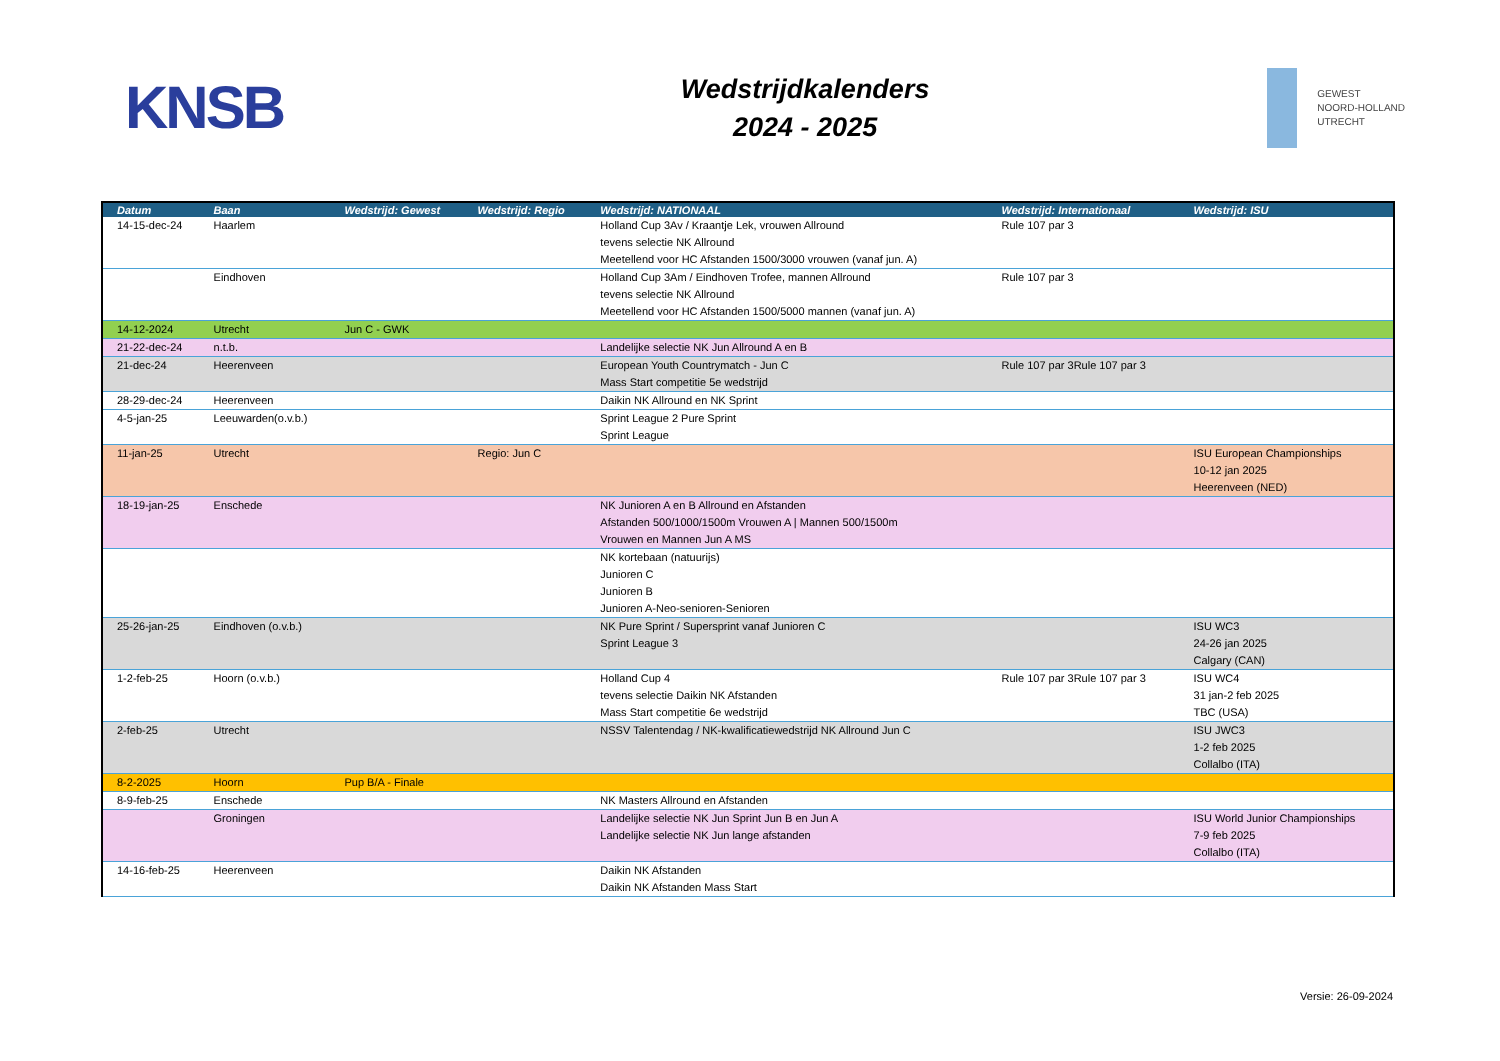KNSB
Wedstrijdkalenders
2024 - 2025
GEWEST
NOORD-HOLLAND
UTRECHT
| Datum | Baan | Wedstrijd: Gewest | Wedstrijd: Regio | Wedstrijd: NATIONAAL | Wedstrijd: Internationaal | Wedstrijd: ISU |
| --- | --- | --- | --- | --- | --- | --- |
| 14-15-dec-24 | Haarlem | | | Holland Cup 3Av / Kraantje Lek, vrouwen Allround tevens selectie NK Allround Meetellend voor HC Afstanden 1500/3000 vrouwen (vanaf jun. A) | Rule 107 par 3 | |
| | Eindhoven | | | Holland Cup 3Am / Eindhoven Trofee, mannen Allround tevens selectie NK Allround Meetellend voor HC Afstanden 1500/5000 mannen (vanaf jun. A) | Rule 107 par 3 | |
| 14-12-2024 | Utrecht | Jun C - GWK | | | | |
| 21-22-dec-24 | n.t.b. | | | Landelijke selectie NK Jun Allround A en B | | |
| 21-dec-24 | Heerenveen | | | European Youth Countrymatch - Jun C Mass Start competitie 5e wedstrijd | Rule 107 par 3Rule 107 par 3 | |
| 28-29-dec-24 | Heerenveen | | | Daikin NK Allround en NK Sprint | | |
| 4-5-jan-25 | Leeuwarden(o.v.b.) | | | Sprint League 2 Pure Sprint Sprint League | | |
| 11-jan-25 | Utrecht | | Regio: Jun C | | | ISU European Championships 10-12 jan 2025 Heerenveen (NED) |
| 18-19-jan-25 | Enschede | | | NK Junioren A en B Allround en Afstanden Afstanden 500/1000/1500m Vrouwen A / Mannen 500/1500m Vrouwen en Mannen Jun A MS | | |
| | | | | NK kortebaan (natuurijs) Junioren C Junioren B Junioren A-Neo-senioren-Senioren | | |
| 25-26-jan-25 | Eindhoven (o.v.b.) | | | NK Pure Sprint / Supersprint vanaf Junioren C Sprint League 3 | | ISU WC3 24-26 jan 2025 Calgary (CAN) |
| 1-2-feb-25 | Hoorn (o.v.b.) | | | Holland Cup 4 tevens selectie Daikin NK Afstanden Mass Start competitie 6e wedstrijd | Rule 107 par 3Rule 107 par 3 | ISU WC4 31 jan-2 feb 2025 TBC (USA) |
| 2-feb-25 | Utrecht | | | NSSV Talentendag / NK-kwalificatiewedstrijd NK Allround Jun C | | ISU JWC3 1-2 feb 2025 Collalbo (ITA) |
| 8-2-2025 | Hoorn | Pup B/A - Finale | | | | |
| 8-9-feb-25 | Enschede | | | NK Masters Allround en Afstanden | | |
| | Groningen | | | Landelijke selectie NK Jun Sprint Jun B en Jun A Landelijke selectie NK Jun lange afstanden | | ISU World Junior Championships 7-9 feb 2025 Collalbo (ITA) |
| 14-16-feb-25 | Heerenveen | | | Daikin NK Afstanden Daikin NK Afstanden Mass Start | | |
Versie: 26-09-2024